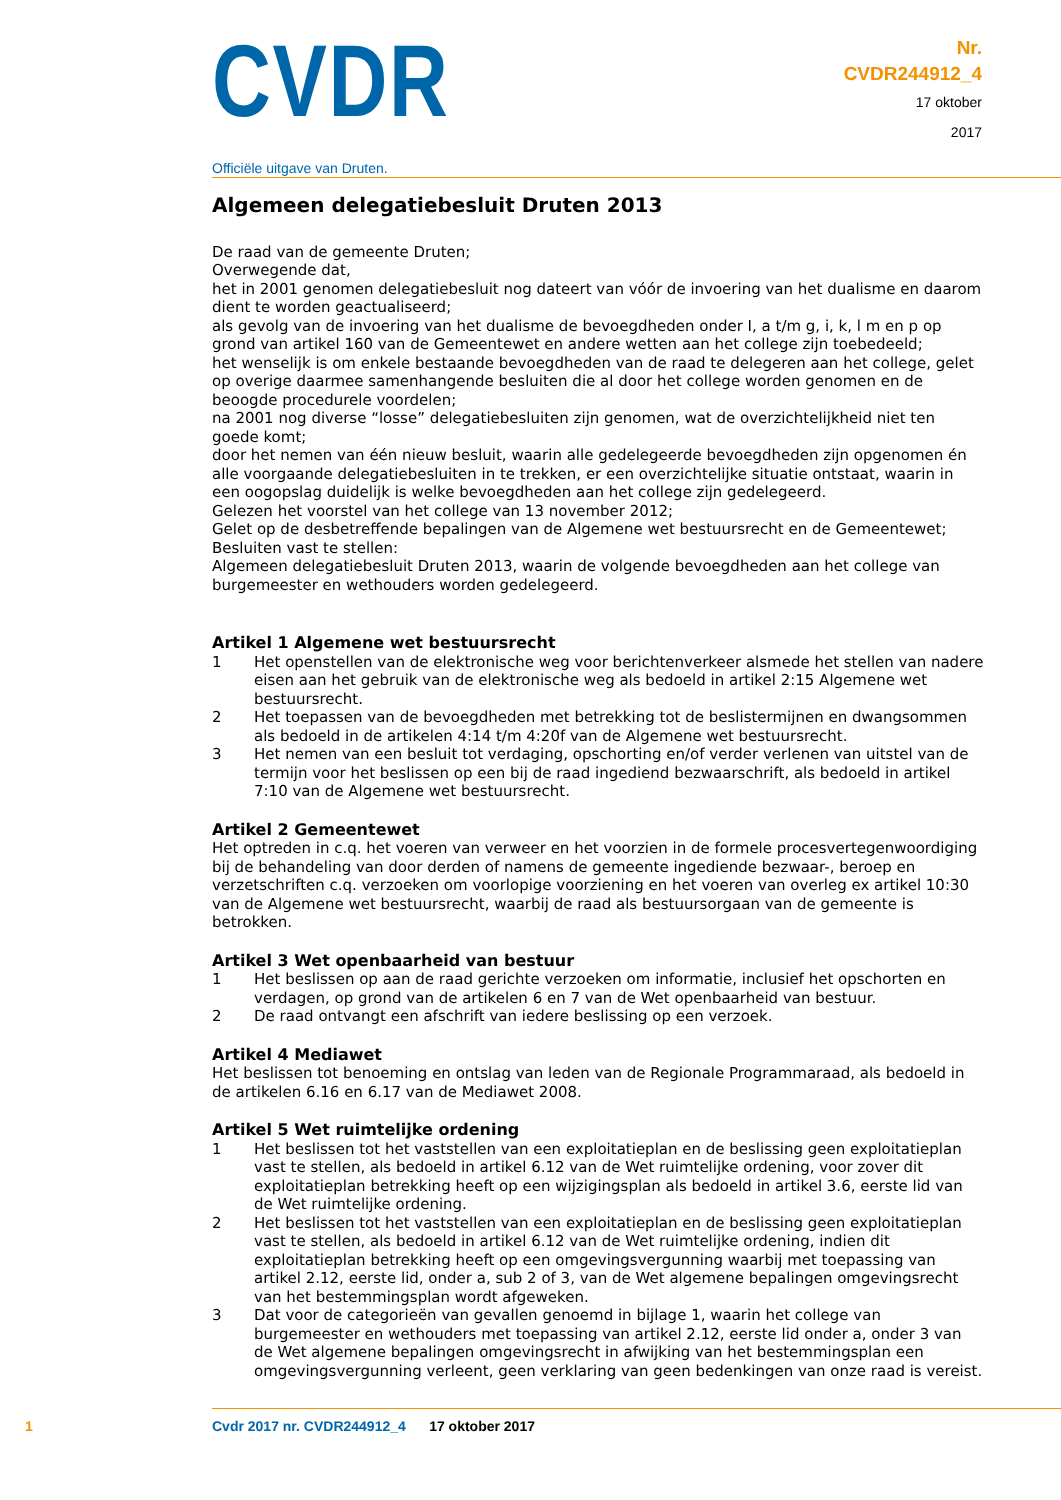CVDR
Officiële uitgave van Druten.
Nr.
CVDR244912_4
17 oktober
2017
Algemeen delegatiebesluit Druten 2013
De raad van de gemeente Druten;
Overwegende dat,
het in 2001 genomen delegatiebesluit nog dateert van vóór de invoering van het dualisme en daarom dient te worden geactualiseerd;
als gevolg van de invoering van het dualisme de bevoegdheden onder I, a t/m g, i, k, l m en p op grond van artikel 160 van de Gemeentewet en andere wetten aan het college zijn toebedeeld;
het wenselijk is om enkele bestaande bevoegdheden van de raad te delegeren aan het college, gelet op overige daarmee samenhangende besluiten die al door het college worden genomen en de beoogde procedurele voordelen;
na 2001 nog diverse “losse” delegatiebesluiten zijn genomen, wat de overzichtelijkheid niet ten goede komt;
door het nemen van één nieuw besluit, waarin alle gedelegeerde bevoegdheden zijn opgenomen én alle voorgaande delegatiebesluiten in te trekken, er een overzichtelijke situatie ontstaat, waarin in een oogopslag duidelijk is welke bevoegdheden aan het college zijn gedelegeerd.
Gelezen het voorstel van het college van 13 november 2012;
Gelet op de desbetreffende bepalingen van de Algemene wet bestuursrecht en de Gemeentewet;
Besluiten vast te stellen:
Algemeen delegatiebesluit Druten 2013, waarin de volgende bevoegdheden aan het college van burgemeester en wethouders worden gedelegeerd.
Artikel 1 Algemene wet bestuursrecht
1 Het openstellen van de elektronische weg voor berichtenverkeer alsmede het stellen van nadere eisen aan het gebruik van de elektronische weg als bedoeld in artikel 2:15 Algemene wet bestuursrecht.
2 Het toepassen van de bevoegdheden met betrekking tot de beslistermijnen en dwangsommen als bedoeld in de artikelen 4:14 t/m 4:20f van de Algemene wet bestuursrecht.
3 Het nemen van een besluit tot verdaging, opschorting en/of verder verlenen van uitstel van de termijn voor het beslissen op een bij de raad ingediend bezwaarschrift, als bedoeld in artikel 7:10 van de Algemene wet bestuursrecht.
Artikel 2 Gemeentewet
Het optreden in c.q. het voeren van verweer en het voorzien in de formele procesvertegenwoordiging bij de behandeling van door derden of namens de gemeente ingediende bezwaar-, beroep en verzetschriften c.q. verzoeken om voorlopige voorziening en het voeren van overleg ex artikel 10:30 van de Algemene wet bestuursrecht, waarbij de raad als bestuursorgaan van de gemeente is betrokken.
Artikel 3 Wet openbaarheid van bestuur
1 Het beslissen op aan de raad gerichte verzoeken om informatie, inclusief het opschorten en verdagen, op grond van de artikelen 6 en 7 van de Wet openbaarheid van bestuur.
2 De raad ontvangt een afschrift van iedere beslissing op een verzoek.
Artikel 4 Mediawet
Het beslissen tot benoeming en ontslag van leden van de Regionale Programmaraad, als bedoeld in de artikelen 6.16 en 6.17 van de Mediawet 2008.
Artikel 5 Wet ruimtelijke ordening
1 Het beslissen tot het vaststellen van een exploitatieplan en de beslissing geen exploitatieplan vast te stellen, als bedoeld in artikel 6.12 van de Wet ruimtelijke ordening, voor zover dit exploitatieplan betrekking heeft op een wijzigingsplan als bedoeld in artikel 3.6, eerste lid van de Wet ruimtelijke ordening.
2 Het beslissen tot het vaststellen van een exploitatieplan en de beslissing geen exploitatieplan vast te stellen, als bedoeld in artikel 6.12 van de Wet ruimtelijke ordening, indien dit exploitatieplan betrekking heeft op een omgevingsvergunning waarbij met toepassing van artikel 2.12, eerste lid, onder a, sub 2 of 3, van de Wet algemene bepalingen omgevingsrecht van het bestemmingsplan wordt afgeweken.
3 Dat voor de categorieën van gevallen genoemd in bijlage 1, waarin het college van burgemeester en wethouders met toepassing van artikel 2.12, eerste lid onder a, onder 3 van de Wet algemene bepalingen omgevingsrecht in afwijking van het bestemmingsplan een omgevingsvergunning verleent, geen verklaring van geen bedenkingen van onze raad is vereist.
1 Cvdr 2017 nr. CVDR244912_4 17 oktober 2017